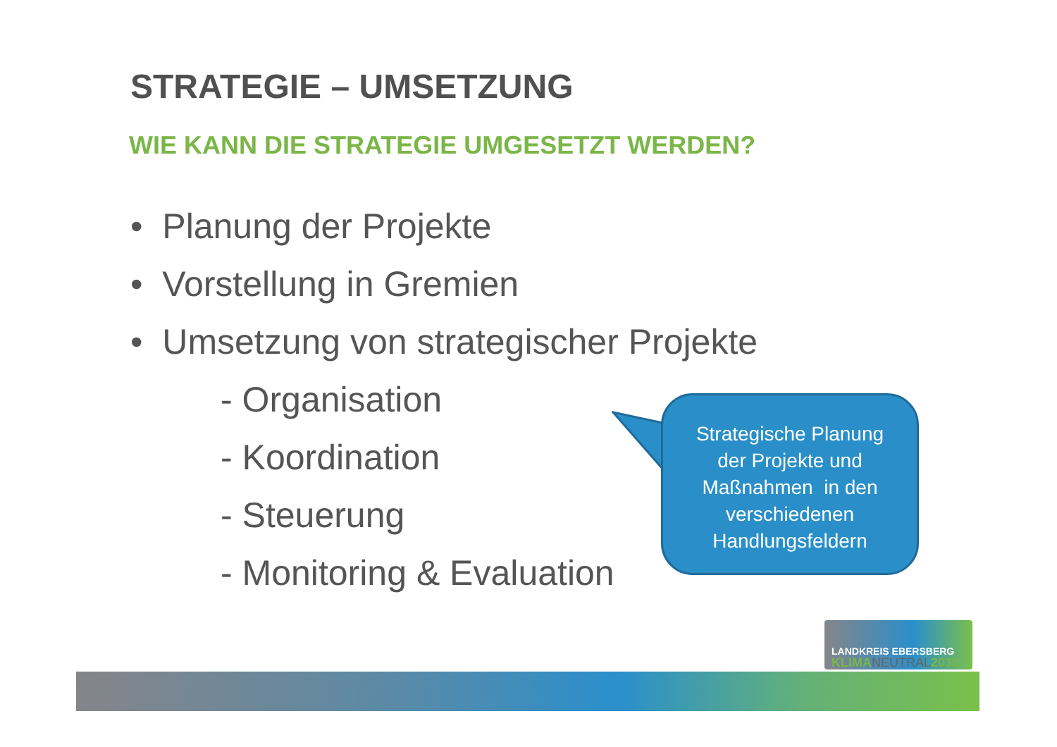STRATEGIE – UMSETZUNG
WIE KANN DIE STRATEGIE UMGESETZT WERDEN?
• Planung der Projekte
• Vorstellung in Gremien
• Umsetzung von strategischer Projekte
- Organisation
- Koordination
- Steuerung
- Monitoring & Evaluation
Strategische Planung
der Projekte und
Maßnahmen in den
verschiedenen
Handlungsfeldern
LANDKREIS EBERSBERG
KLIMANEUTRAL2030